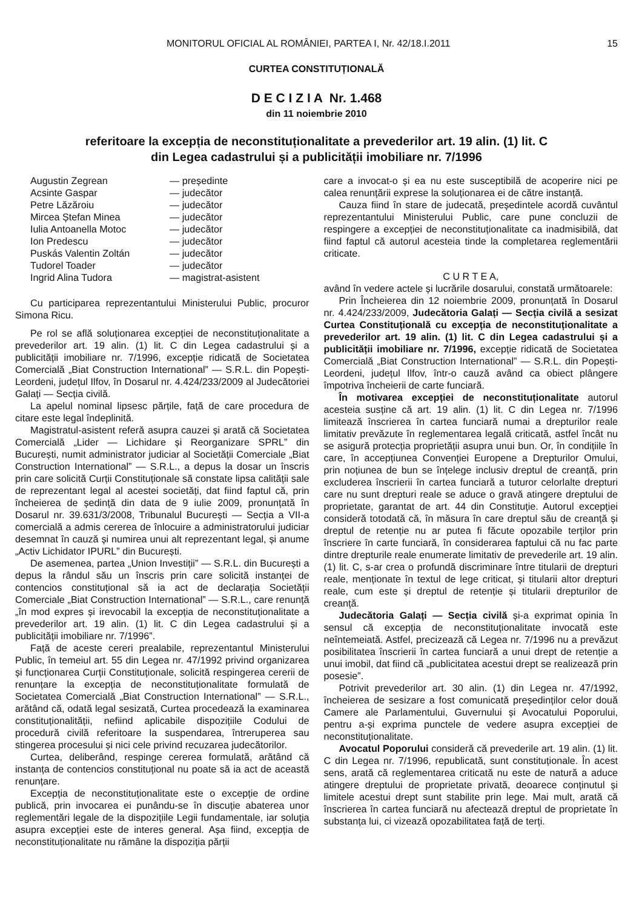MONITORUL OFICIAL AL ROMÂNIEI, PARTEA I, Nr. 42/18.I.2011 15
CURTEA CONSTITUȚIONALĂ
D E C I Z I A Nr. 1.468
din 11 noiembrie 2010
referitoare la excepția de neconstituționalitate a prevederilor art. 19 alin. (1) lit. C
din Legea cadastrului și a publicității imobiliare nr. 7/1996
| Augustin Zegrean | — președinte |
| Acsinte Gaspar | — judecător |
| Petre Lăzăroiu | — judecător |
| Mircea Ștefan Minea | — judecător |
| Iulia Antoanella Motoc | — judecător |
| Ion Predescu | — judecător |
| Puskás Valentin Zoltán | — judecător |
| Tudorel Toader | — judecător |
| Ingrid Alina Tudora | — magistrat-asistent |
Cu participarea reprezentantului Ministerului Public, procuror Simona Ricu.
Pe rol se află soluționarea excepției de neconstituționalitate a prevederilor art. 19 alin. (1) lit. C din Legea cadastrului și a publicității imobiliare nr. 7/1996, excepție ridicată de Societatea Comercială „Biat Construction International” — S.R.L. din Popești-Leordeni, județul Ilfov, în Dosarul nr. 4.424/233/2009 al Judecătoriei Galați — Secția civilă.
La apelul nominal lipsesc părțile, față de care procedura de citare este legal îndeplinită.
Magistratul-asistent referă asupra cauzei și arată că Societatea Comercială „Lider — Lichidare și Reorganizare SPRL” din București, numit administrator judiciar al Societății Comerciale „Biat Construction International” — S.R.L., a depus la dosar un înscris prin care solicită Curții Constituționale să constate lipsa calității sale de reprezentant legal al acestei societăți, dat fiind faptul că, prin încheierea de ședință din data de 9 iulie 2009, pronunțată în Dosarul nr. 39.631/3/2008, Tribunalul București — Secția a VII-a comercială a admis cererea de înlocuire a administratorului judiciar desemnat în cauză și numirea unui alt reprezentant legal, și anume „Activ Lichidator IPURL” din București.
De asemenea, partea „Union Investiții” — S.R.L. din București a depus la rândul său un înscris prin care solicită instanței de contencios constituțional să ia act de declarația Societății Comerciale „Biat Construction International” — S.R.L., care renunță „în mod expres și irevocabil la excepția de neconstituționalitate a prevederilor art. 19 alin. (1) lit. C din Legea cadastrului și a publicității imobiliare nr. 7/1996”.
Față de aceste cereri prealabile, reprezentantul Ministerului Public, în temeiul art. 55 din Legea nr. 47/1992 privind organizarea și funcționarea Curții Constituționale, solicită respingerea cererii de renunțare la excepția de neconstituționalitate formulată de Societatea Comercială „Biat Construction International” — S.R.L., arătând că, odată legal sesizată, Curtea procedează la examinarea constituționalității, nefiind aplicabile dispozițiile Codului de procedură civilă referitoare la suspendarea, întreruperea sau stingerea procesului și nici cele privind recuzarea judecătorilor.
Curtea, deliberând, respinge cererea formulată, arătând că instanța de contencios constituțional nu poate să ia act de această renunțare.
Excepția de neconstituționalitate este o excepție de ordine publică, prin invocarea ei punându-se în discuție abaterea unor reglementări legale de la dispozițiile Legii fundamentale, iar soluția asupra excepției este de interes general. Așa fiind, excepția de neconstituționalitate nu rămâne la dispoziția părții
care a invocat-o și ea nu este susceptibilă de acoperire nici pe calea renunțării exprese la soluționarea ei de către instanță.
Cauza fiind în stare de judecată, președintele acordă cuvântul reprezentantului Ministerului Public, care pune concluzii de respingere a excepției de neconstituționalitate ca inadmisibilă, dat fiind faptul că autorul acesteia tinde la completarea reglementării criticate.
C U R T E A,
având în vedere actele și lucrările dosarului, constată următoarele:
Prin Încheierea din 12 noiembrie 2009, pronunțată în Dosarul nr. 4.424/233/2009, Judecătoria Galați — Secția civilă a sesizat Curtea Constituțională cu excepția de neconstituționalitate a prevederilor art. 19 alin. (1) lit. C din Legea cadastrului și a publicității imobiliare nr. 7/1996, excepție ridicată de Societatea Comercială „Biat Construction International” — S.R.L. din Popești-Leordeni, județul Ilfov, într-o cauză având ca obiect plângere împotriva încheierii de carte funciară.
În motivarea excepției de neconstituționalitate autorul acesteia susține că art. 19 alin. (1) lit. C din Legea nr. 7/1996 limitează înscrierea în cartea funciară numai a drepturilor reale limitativ prevăzute în reglementarea legală criticată, astfel încât nu se asigură protecția proprietății asupra unui bun. Or, în condițiile în care, în accepțiunea Convenției Europene a Drepturilor Omului, prin noțiunea de bun se înțelege inclusiv dreptul de creanță, prin excluderea înscrierii în cartea funciară a tuturor celorlalte drepturi care nu sunt drepturi reale se aduce o gravă atingere dreptului de proprietate, garantat de art. 44 din Constituție. Autorul excepției consideră totodată că, în măsura în care dreptul său de creanță și dreptul de retenție nu ar putea fi făcute opozabile terților prin înscriere în carte funciară, în considerarea faptului că nu fac parte dintre drepturile reale enumerate limitativ de prevederile art. 19 alin. (1) lit. C, s-ar crea o profundă discriminare între titularii de drepturi reale, menționate în textul de lege criticat, și titularii altor drepturi reale, cum este și dreptul de retenție și titularii drepturilor de creanță.
Judecătoria Galați — Secția civilă și-a exprimat opinia în sensul că excepția de neconstituționalitate invocată este neîntemeiată. Astfel, precizează că Legea nr. 7/1996 nu a prevăzut posibilitatea înscrierii în cartea funciară a unui drept de retenție a unui imobil, dat fiind că „publicitatea acestui drept se realizează prin posesie”.
Potrivit prevederilor art. 30 alin. (1) din Legea nr. 47/1992, încheierea de sesizare a fost comunicată președinților celor două Camere ale Parlamentului, Guvernului și Avocatului Poporului, pentru a-și exprima punctele de vedere asupra excepției de neconstituționalitate.
Avocatul Poporului consideră că prevederile art. 19 alin. (1) lit. C din Legea nr. 7/1996, republicată, sunt constituționale. În acest sens, arată că reglementarea criticată nu este de natură a aduce atingere dreptului de proprietate privată, deoarece conținutul și limitele acestui drept sunt stabilite prin lege. Mai mult, arată că înscrierea în cartea funciară nu afectează dreptul de proprietate în substanța lui, ci vizează opozabilitatea față de terți.